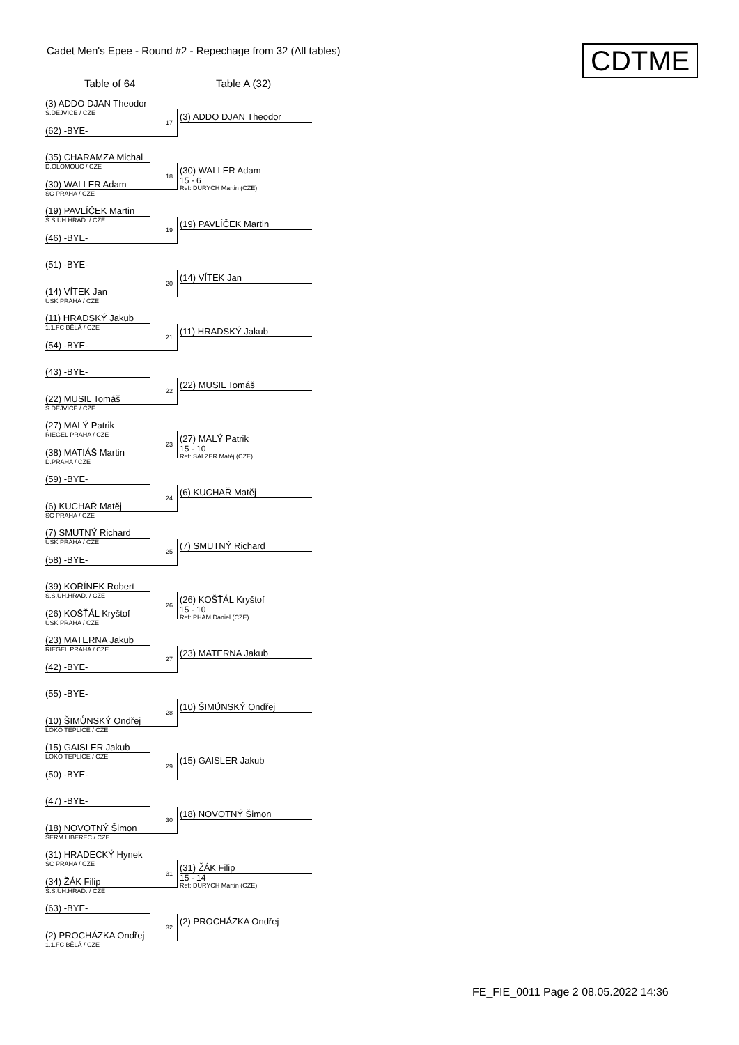Cadet Men's Epee - Round #2 - Repechage from 32 (All tables)
CDTME
Table of 64 Table A (32)
(3) ADDO DJAN Theodor
S.DEJVICE / CZE
17
(62) -BYE-
(3) ADDO DJAN Theodor
(35) CHARAMZA Michal
D.OLOMOUC / CZE
18
(30) WALLER Adam
SC PRAHA / CZE
(30) WALLER Adam
15 - 6
Ref: DURYCH Martin (CZE)
(19) PAVLÍČEK Martin
S.S.UH.HRAD. / CZE
19
(46) -BYE-
(19) PAVLÍČEK Martin
(51) -BYE-
20
(14) VÍTEK Jan
USK PRAHA / CZE
(14) VÍTEK Jan
(11) HRADSKÝ Jakub
1.1.FC BĚLÁ / CZE
21
(54) -BYE-
(11) HRADSKÝ Jakub
(43) -BYE-
22
(22) MUSIL Tomáš
S.DEJVICE / CZE
(22) MUSIL Tomáš
(27) MALÝ Patrik
RIEGEL PRAHA / CZE
23
(38) MATIÁŠ Martin
D.PRAHA / CZE
(27) MALÝ Patrik
15 - 10
Ref: SALZER Matěj (CZE)
(59) -BYE-
24
(6) KUCHAŘ Matěj
SC PRAHA / CZE
(6) KUCHAŘ Matěj
(7) SMUTNÝ Richard
USK PRAHA / CZE
25
(58) -BYE-
(7) SMUTNÝ Richard
(39) KOŘÍNEK Robert
S.S.UH.HRAD. / CZE
26
(26) KOŠŤÁL Kryštof
USK PRAHA / CZE
(26) KOŠŤÁL Kryštof
15 - 10
Ref: PHAM Daniel (CZE)
(23) MATERNA Jakub
RIEGEL PRAHA / CZE
27
(42) -BYE-
(23) MATERNA Jakub
(55) -BYE-
28
(10) ŠIMŮNSKÝ Ondřej
LOKO TEPLICE / CZE
(10) ŠIMŮNSKÝ Ondřej
(15) GAISLER Jakub
LOKO TEPLICE / CZE
29
(50) -BYE-
(15) GAISLER Jakub
(47) -BYE-
30
(18) NOVOTNÝ Šimon
ŠERM LIBEREC / CZE
(18) NOVOTNÝ Šimon
(31) HRADECKÝ Hynek
SC PRAHA / CZE
31
(34) ŽÁK Filip
S.S.UH.HRAD. / CZE
(31) ŽÁK Filip
15 - 14
Ref: DURYCH Martin (CZE)
(63) -BYE-
32
(2) PROCHÁZKA Ondřej
1.1.FC BĚLÁ / CZE
(2) PROCHÁZKA Ondřej
FE_FIE_0011 Page 2 08.05.2022 14:36